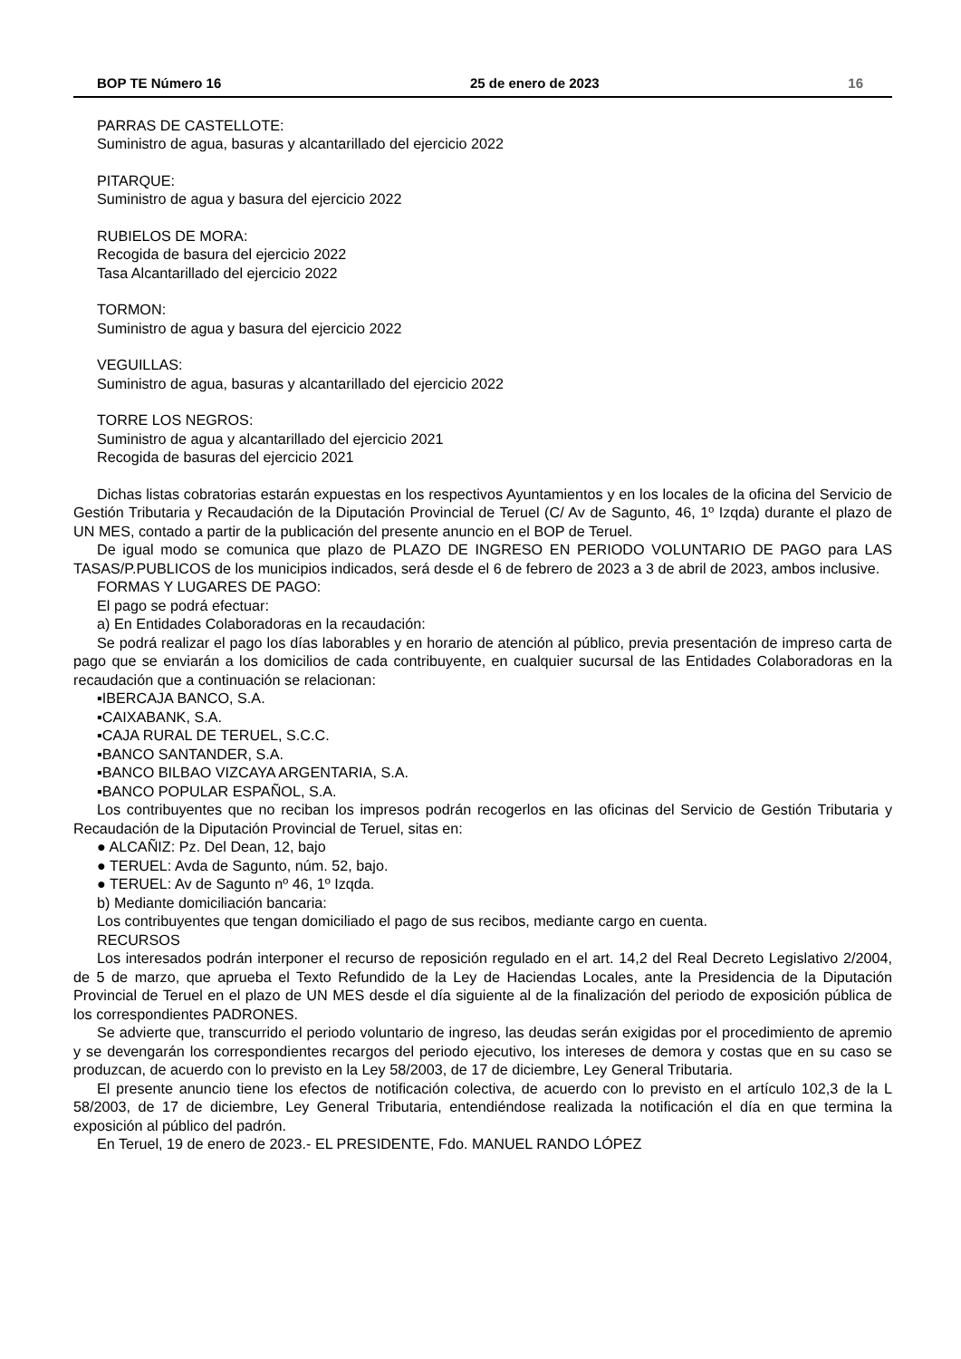BOP TE Número 16 25 de enero de 2023 16
PARRAS DE CASTELLOTE:
Suministro de agua, basuras y alcantarillado del ejercicio 2022
PITARQUE:
Suministro de agua y basura del ejercicio 2022
RUBIELOS DE MORA:
Recogida de basura del ejercicio 2022
Tasa Alcantarillado del ejercicio 2022
TORMON:
Suministro de agua y basura del ejercicio 2022
VEGUILLAS:
Suministro de agua, basuras y alcantarillado del ejercicio 2022
TORRE LOS NEGROS:
Suministro de agua y alcantarillado del ejercicio 2021
Recogida de basuras del ejercicio 2021
Dichas listas cobratorias estarán expuestas en los respectivos Ayuntamientos y en los locales de la oficina del Servicio de Gestión Tributaria y Recaudación de la Diputación Provincial de Teruel (C/ Av de Sagunto, 46, 1º Izqda) durante el plazo de UN MES, contado a partir de la publicación del presente anuncio en el BOP de Teruel.
De igual modo se comunica que plazo de PLAZO DE INGRESO EN PERIODO VOLUNTARIO DE PAGO para LAS TASAS/P.PUBLICOS de los municipios indicados, será desde el 6 de febrero de 2023 a 3 de abril de 2023, ambos inclusive.
FORMAS Y LUGARES DE PAGO:
El pago se podrá efectuar:
a) En Entidades Colaboradoras en la recaudación:
Se podrá realizar el pago los días laborables y en horario de atención al público, previa presentación de impreso carta de pago que se enviarán a los domicilios de cada contribuyente, en cualquier sucursal de las Entidades Colaboradoras en la recaudación que a continuación se relacionan:
▪IBERCAJA BANCO, S.A.
▪CAIXABANK, S.A.
▪CAJA RURAL DE TERUEL, S.C.C.
▪BANCO SANTANDER, S.A.
▪BANCO BILBAO VIZCAYA ARGENTARIA, S.A.
▪BANCO POPULAR ESPAÑOL, S.A.
Los contribuyentes que no reciban los impresos podrán recogerlos en las oficinas del Servicio de Gestión Tributaria y Recaudación de la Diputación Provincial de Teruel, sitas en:
● ALCAÑIZ: Pz. Del Dean, 12, bajo
● TERUEL: Avda de Sagunto, núm. 52, bajo.
● TERUEL: Av de Sagunto nº 46, 1º Izqda.
b) Mediante domiciliación bancaria:
Los contribuyentes que tengan domiciliado el pago de sus recibos, mediante cargo en cuenta.
RECURSOS
Los interesados podrán interponer el recurso de reposición regulado en el art. 14,2 del Real Decreto Legislativo 2/2004, de 5 de marzo, que aprueba el Texto Refundido de la Ley de Haciendas Locales, ante la Presidencia de la Diputación Provincial de Teruel en el plazo de UN MES desde el día siguiente al de la finalización del periodo de exposición pública de los correspondientes PADRONES.
Se advierte que, transcurrido el periodo voluntario de ingreso, las deudas serán exigidas por el procedimiento de apremio y se devengarán los correspondientes recargos del periodo ejecutivo, los intereses de demora y costas que en su caso se produzcan, de acuerdo con lo previsto en la Ley 58/2003, de 17 de diciembre, Ley General Tributaria.
El presente anuncio tiene los efectos de notificación colectiva, de acuerdo con lo previsto en el artículo 102,3 de la L 58/2003, de 17 de diciembre, Ley General Tributaria, entendiéndose realizada la notificación el día en que termina la exposición al público del padrón.
En Teruel, 19 de enero de 2023.- EL PRESIDENTE, Fdo. MANUEL RANDO LÓPEZ